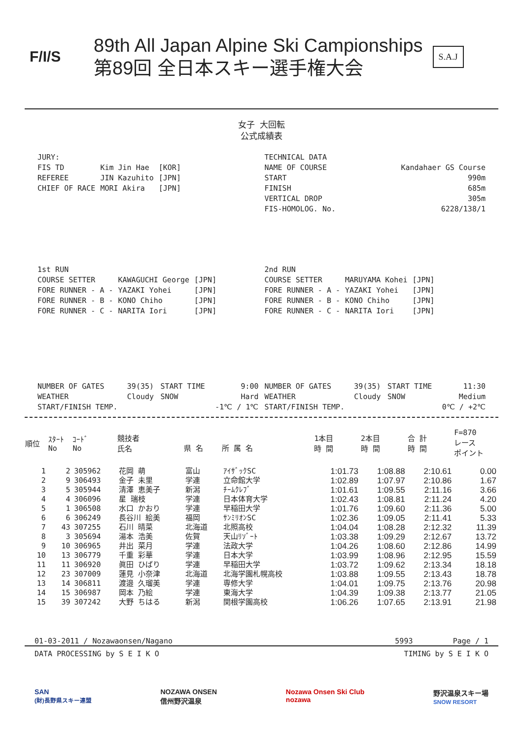F/I/S
89th All Japan Alpine Ski Campionships
第89回 全日本スキー選手権大会
S.A.J
女子 大回転
公式成績表
| JURY: | | |
| FIS TD | Kim Jin Hae | [KOR] |
| REFEREE | JIN Kazuhito | [JPN] |
| CHIEF OF RACE | MORI Akira | [JPN] |
| TECHNICAL DATA | |
| NAME OF COURSE | Kandahaer GS Course |
| START | 990m |
| FINISH | 685m |
| VERTICAL DROP | 305m |
| FIS-HOMOLOG. No. | 6228/138/1 |
| 1st RUN | | |
| COURSE SETTER | KAWAGUCHI George | [JPN] |
| FORE RUNNER - A - | YAZAKI Yohei | [JPN] |
| FORE RUNNER - B - | KONO Chiho | [JPN] |
| FORE RUNNER - C - | NARITA Iori | [JPN] |
| 2nd RUN | | |
| COURSE SETTER | MARUYAMA Kohei | [JPN] |
| FORE RUNNER - A - | YAZAKI Yohei | [JPN] |
| FORE RUNNER - B - | KONO Chiho | [JPN] |
| FORE RUNNER - C - | NARITA Iori | [JPN] |
| NUMBER OF GATES | 39(35) | START TIME | 9:00 |
| WEATHER | Cloudy | SNOW | Hard |
| START/FINISH TEMP. | | | -1℃ / 1℃ |
| NUMBER OF GATES | 39(35) | START TIME | 11:30 |
| WEATHER | Cloudy | SNOW | Medium |
| START/FINISH TEMP. | | | 0℃ / +2℃ |
| 順位 | ｽﾀｰﾄ No | ｺｰﾄﾞ No | 競技者 氏名 | 県 名 | 所 属 名 | 1本目 時 間 | 2本目 時 間 | 合 計 時 間 | F=870 レース ポイント |
| --- | --- | --- | --- | --- | --- | --- | --- | --- | --- |
| 1 | 2 | 305962 | 花岡 萌 | 富山 | ｱｲｻﾞｯｸSC | 1:01.73 | 1:08.88 | 2:10.61 | 0.00 |
| 2 | 9 | 306493 | 金子 未里 | 学連 | 立命館大学 | 1:02.89 | 1:07.97 | 2:10.86 | 1.67 |
| 3 | 5 | 305944 | 清澤 恵美子 | 新潟 | ﾁｰﾑｸﾚﾌﾞ | 1:01.61 | 1:09.55 | 2:11.16 | 3.66 |
| 4 | 4 | 306096 | 星 瑞枝 | 学連 | 日本体育大学 | 1:02.43 | 1:08.81 | 2:11.24 | 4.20 |
| 5 | 1 | 306508 | 水口 かおり | 学連 | 早稲田大学 | 1:01.76 | 1:09.60 | 2:11.36 | 5.00 |
| 6 | 6 | 306249 | 長谷川 絵美 | 福岡 | ｻﾝﾐﾘｵﾝSC | 1:02.36 | 1:09.05 | 2:11.41 | 5.33 |
| 7 | 43 | 307255 | 石川 晴菜 | 北海道 | 北照高校 | 1:04.04 | 1:08.28 | 2:12.32 | 11.39 |
| 8 | 3 | 305694 | 湯本 浩美 | 佐賀 | 天山ﾘｿﾞｰﾄ | 1:03.38 | 1:09.29 | 2:12.67 | 13.72 |
| 9 | 10 | 306965 | 井出 菜月 | 学連 | 法政大学 | 1:04.26 | 1:08.60 | 2:12.86 | 14.99 |
| 10 | 13 | 306779 | 千重 彩華 | 学連 | 日本大学 | 1:03.99 | 1:08.96 | 2:12.95 | 15.59 |
| 11 | 11 | 306920 | 眞田 ひばり | 学連 | 早稲田大学 | 1:03.72 | 1:09.62 | 2:13.34 | 18.18 |
| 12 | 23 | 307009 | 蓮見 小奈津 | 北海道 | 北海学園札幌高校 | 1:03.88 | 1:09.55 | 2:13.43 | 18.78 |
| 13 | 14 | 306811 | 渡邉 久瑠美 | 学連 | 専修大学 | 1:04.01 | 1:09.75 | 2:13.76 | 20.98 |
| 14 | 15 | 306987 | 岡本 乃絵 | 学連 | 東海大学 | 1:04.39 | 1:09.38 | 2:13.77 | 21.05 |
| 15 | 39 | 307242 | 大野 ちはる | 新潟 | 関根学園高校 | 1:06.26 | 1:07.65 | 2:13.91 | 21.98 |
01-03-2011 / Nozawaonsen/Nagano 5993 Page / 1
DATA PROCESSING by S E I K O TIMING by S E I K O
SAN
(財)長野県スキー連盟 NOZAWA ONSEN
信州野沢温泉 Nozawa Onsen Ski Club
nozawa 野沢温泉スキー場
SNOW RESORT